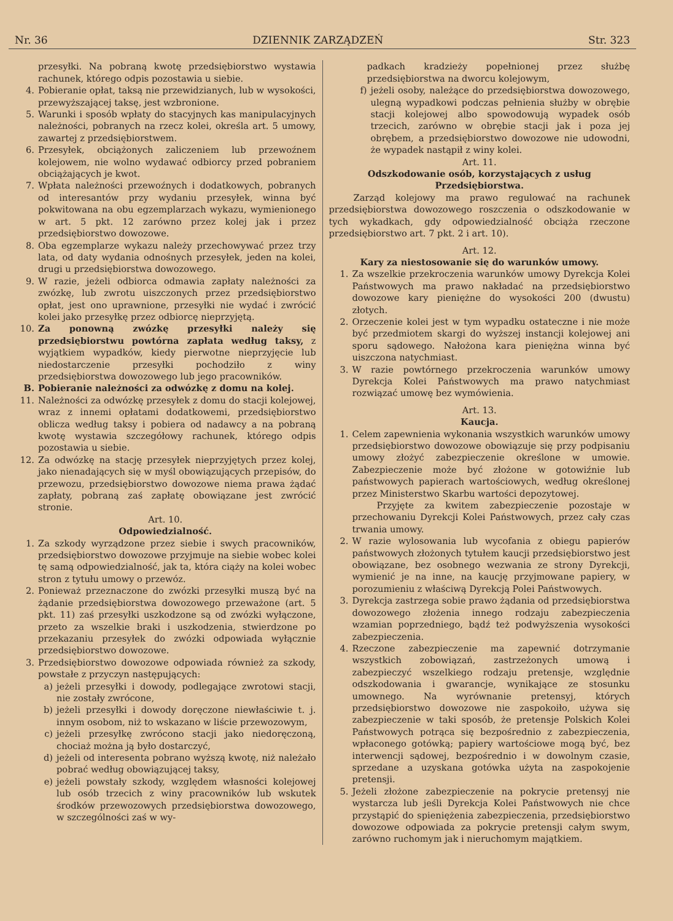Nr. 36 DZIENNIK ZARZĄDZEŃ Str. 323
przesyłki. Na pobraną kwotę przedsiębiorstwo wystawia rachunek, którego odpis pozostawia u siebie.
4. Pobieranie opłat, taksą nie przewidzianych, lub w wysokości, przewyższającej taksę, jest wzbronione.
5. Warunki i sposób wpłaty do stacyjnych kas manipulacyjnych należności, pobranych na rzecz kolei, określa art. 5 umowy, zawartej z przedsiębiorstwem.
6. Przesyłek, obciążonych zaliczeniem lub przewoźnem kolejowem, nie wolno wydawać odbiorcy przed pobraniem obciążających je kwot.
7. Wpłata należności przewoźnych i dodatkowych, pobranych od interesantów przy wydaniu przesyłek, winna być pokwitowana na obu egzemplarzach wykazu, wymienionego w art. 5 pkt. 12 zarówno przez kolej jak i przez przedsiębiorstwo dowozowe.
8. Oba egzemplarze wykazu należy przechowywać przez trzy lata, od daty wydania odnośnych przesyłek, jeden na kolei, drugi u przedsiębiorstwa dowozowego.
9. W razie, jeżeli odbiorca odmawia zapłaty należności za zwózkę, lub zwrotu uiszczonych przez przedsiębiorstwo opłat, jest ono uprawnione, przesyłki nie wydać i zwrócić kolei jako przesyłkę przez odbiorcę nieprzyjętą.
10. Za ponowną zwózkę przesyłki należy się przedsiębiorstwu powtórna zapłata według taksy, z wyjątkiem wypadków, kiedy pierwotne nieprzyjęcie lub niedostarczenie przesyłki pochodziło z winy przedsiębiorstwa dowozowego lub jego pracowników.
B. Pobieranie należności za odwózkę z domu na kolej.
11. Należności za odwózkę przesyłek z domu do stacji kolejowej, wraz z innemi opłatami dodatkowemi, przedsiębiorstwo oblicza według taksy i pobiera od nadawcy a na pobraną kwotę wystawia szczegółowy rachunek, którego odpis pozostawia u siebie.
12. Za odwózkę na stację przesyłek nieprzyjętych przez kolej, jako nienadających się w myśl obowiązujących przepisów, do przewozu, przedsiębiorstwo dowozowe niema prawa żądać zapłaty, pobraną zaś zapłatę obowiązane jest zwrócić stronie.
Art. 10.
Odpowiedzialność.
1. Za szkody wyrządzone przez siebie i swych pracowników, przedsiębiorstwo dowozowe przyjmuje na siebie wobec kolei tę samą odpowiedzialność, jak ta, która ciąży na kolei wobec stron z tytułu umowy o przewóz.
2. Ponieważ przeznaczone do zwózki przesyłki muszą być na żądanie przedsiębiorstwa dowozowego przeważone (art. 5 pkt. 11) zaś przesyłki uszkodzone są od zwózki wyłączone, przeto za wszelkie braki i uszkodzenia, stwierdzone po przekazaniu przesyłek do zwózki odpowiada wyłącznie przedsiębiorstwo dowozowe.
3. Przedsiębiorstwo dowozowe odpowiada również za szkody, powstałe z przyczyn następujących:
a) jeżeli przesyłki i dowody, podlegające zwrotowi stacji, nie zostały zwrócone,
b) jeżeli przesyłki i dowody doręczone niewłaściwie t. j. innym osobom, niż to wskazano w liście przewozowym,
c) jeżeli przesyłkę zwrócono stacji jako niedoręczoną, chociaż można ją było dostarczyć,
d) jeżeli od interesenta pobrano wyższą kwotę, niż należało pobrać według obowiązującej taksy,
e) jeżeli powstały szkody, względem własności kolejowej lub osób trzecich z winy pracowników lub wskutek środków przewozowych przedsiębiorstwa dowozowego, w szczególności zaś w wy-
padkach kradzieży popełnionej przez służbę przedsiębiorstwa na dworcu kolejowym,
f) jeżeli osoby, należące do przedsiębiorstwa dowozowego, ulegną wypadkowi podczas pełnienia służby w obrębie stacji kolejowej albo spowodowują wypadek osób trzecich, zarówno w obrębie stacji jak i poza jej obrębem, a przedsiębiorstwo dowozowe nie udowodni, że wypadek nastąpił z winy kolei.
Art. 11.
Odszkodowanie osób, korzystających z usług Przedsiębiorstwa.
Zarząd kolejowy ma prawo regulować na rachunek przedsiębiorstwa dowozowego roszczenia o odszkodowanie w tych wykadkach, gdy odpowiedzialność obciąża rzeczone przedsiębiorstwo art. 7 pkt. 2 i art. 10).
Art. 12.
Kary za niestosowanie się do warunków umowy.
1. Za wszelkie przekroczenia warunków umowy Dyrekcja Kolei Państwowych ma prawo nakładać na przedsiębiorstwo dowozowe kary pieniężne do wysokości 200 (dwustu) złotych.
2. Orzeczenie kolei jest w tym wypadku ostateczne i nie może być przedmiotem skargi do wyższej instancji kolejowej ani sporu sądowego. Nałożona kara pieniężna winna być uiszczona natychmiast.
3. W razie powtórnego przekroczenia warunków umowy Dyrekcja Kolei Państwowych ma prawo natychmiast rozwiązać umowę bez wymówienia.
Art. 13.
Kaucja.
1. Celem zapewnienia wykonania wszystkich warunków umowy przedsiębiorstwo dowozowe obowiązuje się przy podpisaniu umowy złożyć zabezpieczenie określone w umowie. Zabezpieczenie może być złożone w gotowiźnie lub państwowych papierach wartościowych, według określonej przez Ministerstwo Skarbu wartości depozytowej.
Przyjęte za kwitem zabezpieczenie pozostaje w przechowaniu Dyrekcji Kolei Państwowych, przez cały czas trwania umowy.
2. W razie wylosowania lub wycofania z obiegu papierów państwowych złożonych tytułem kaucji przedsiębiorstwo jest obowiązane, bez osobnego wezwania ze strony Dyrekcji, wymienić je na inne, na kaucję przyjmowane papiery, w porozumieniu z właściwą Dyrekcją Polei Państwowych.
3. Dyrekcja zastrzega sobie prawo żądania od przedsiębiorstwa dowozowego złożenia innego rodzaju zabezpieczenia wzamian poprzedniego, bądź też podwyższenia wysokości zabezpieczenia.
4. Rzeczone zabezpieczenie ma zapewnić dotrzymanie wszystkich zobowiązań, zastrzeżonych umową i zabezpieczyć wszelkiego rodzaju pretensje, względnie odszkodowania i gwarancje, wynikające ze stosunku umownego. Na wyrównanie pretensyj, których przedsiębiorstwo dowozowe nie zaspokoiło, używa się zabezpieczenie w taki sposób, że pretensje Polskich Kolei Państwowych potrąca się bezpośrednio z zabezpieczenia, wpłaconego gotówką; papiery wartościowe mogą być, bez interwencji sądowej, bezpośrednio i w dowolnym czasie, sprzedane a uzyskana gotówka użyta na zaspokojenie pretensji.
5. Jeżeli złożone zabezpieczenie na pokrycie pretensyj nie wystarcza lub jeśli Dyrekcja Kolei Państwowych nie chce przystąpić do spieniężenia zabezpieczenia, przedsiębiorstwo dowozowe odpowiada za pokrycie pretensji całym swym, zarówno ruchomym jak i nieruchomym majątkiem.